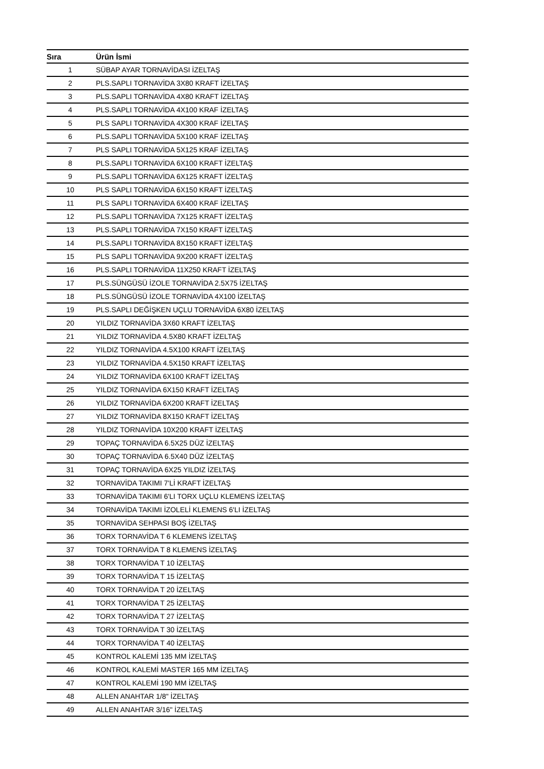| Sıra | Ürün İsmi |
| --- | --- |
| 1 | SÜBAP AYAR TORNAVİDASI İZELTAŞ |
| 2 | PLS.SAPLI TORNAVİDA 3X80 KRAFT İZELTAŞ |
| 3 | PLS.SAPLI TORNAVİDA 4X80 KRAFT İZELTAŞ |
| 4 | PLS.SAPLI TORNAVİDA 4X100 KRAF İZELTAŞ |
| 5 | PLS SAPLI TORNAVİDA 4X300 KRAF İZELTAŞ |
| 6 | PLS.SAPLI TORNAVİDA 5X100 KRAF İZELTAŞ |
| 7 | PLS SAPLI TORNAVİDA 5X125 KRAF İZELTAŞ |
| 8 | PLS.SAPLI TORNAVİDA 6X100 KRAFT İZELTAŞ |
| 9 | PLS.SAPLI TORNAVİDA 6X125 KRAFT İZELTAŞ |
| 10 | PLS SAPLI TORNAVİDA 6X150 KRAFT İZELTAŞ |
| 11 | PLS SAPLI TORNAVİDA 6X400 KRAF İZELTAŞ |
| 12 | PLS.SAPLI TORNAVİDA 7X125 KRAFT İZELTAŞ |
| 13 | PLS.SAPLI TORNAVİDA 7X150 KRAFT İZELTAŞ |
| 14 | PLS.SAPLI TORNAVİDA 8X150 KRAFT İZELTAŞ |
| 15 | PLS SAPLI TORNAVİDA 9X200 KRAFT İZELTAŞ |
| 16 | PLS.SAPLI TORNAVİDA 11X250 KRAFT İZELTAŞ |
| 17 | PLS.SÜNGÜSÜ İZOLE TORNAVİDA 2.5X75 İZELTAŞ |
| 18 | PLS.SÜNGÜSÜ İZOLE TORNAVİDA 4X100 İZELTAŞ |
| 19 | PLS.SAPLI DEĞİŞKEN UÇLU TORNAVİDA 6X80 İZELTAŞ |
| 20 | YILDIZ TORNAVİDA 3X60 KRAFT İZELTAŞ |
| 21 | YILDIZ TORNAVİDA 4.5X80 KRAFT İZELTAŞ |
| 22 | YILDIZ TORNAVİDA 4.5X100 KRAFT İZELTAŞ |
| 23 | YILDIZ TORNAVİDA 4.5X150 KRAFT İZELTAŞ |
| 24 | YILDIZ TORNAVİDA 6X100 KRAFT İZELTAŞ |
| 25 | YILDIZ TORNAVİDA 6X150 KRAFT İZELTAŞ |
| 26 | YILDIZ TORNAVİDA 6X200 KRAFT İZELTAŞ |
| 27 | YILDIZ TORNAVİDA 8X150 KRAFT İZELTAŞ |
| 28 | YILDIZ TORNAVİDA 10X200 KRAFT İZELTAŞ |
| 29 | TOPAÇ TORNAVİDA 6.5X25 DÜZ İZELTAŞ |
| 30 | TOPAÇ TORNAVİDA 6.5X40 DÜZ İZELTAŞ |
| 31 | TOPAÇ TORNAVİDA 6X25 YILDIZ İZELTAŞ |
| 32 | TORNAVİDA TAKIMI 7'Lİ KRAFT İZELTAŞ |
| 33 | TORNAVİDA TAKIMI 6'LI TORX UÇLU KLEMENS İZELTAŞ |
| 34 | TORNAVİDA TAKIMI İZOLELİ KLEMENS 6'LI İZELTAŞ |
| 35 | TORNAVİDA SEHPASI BOŞ İZELTAŞ |
| 36 | TORX TORNAVİDA T 6 KLEMENS İZELTAŞ |
| 37 | TORX TORNAVİDA T 8 KLEMENS İZELTAŞ |
| 38 | TORX TORNAVİDA T 10 İZELTAŞ |
| 39 | TORX TORNAVİDA T 15 İZELTAŞ |
| 40 | TORX TORNAVİDA T 20 İZELTAŞ |
| 41 | TORX TORNAVİDA T 25 İZELTAŞ |
| 42 | TORX TORNAVİDA T 27 İZELTAŞ |
| 43 | TORX TORNAVİDA T 30 İZELTAŞ |
| 44 | TORX TORNAVİDA T 40 İZELTAŞ |
| 45 | KONTROL KALEMİ 135 MM İZELTAŞ |
| 46 | KONTROL KALEMİ MASTER 165 MM İZELTAŞ |
| 47 | KONTROL KALEMİ 190 MM İZELTAŞ |
| 48 | ALLEN ANAHTAR 1/8" İZELTAŞ |
| 49 | ALLEN ANAHTAR 3/16" İZELTAŞ |